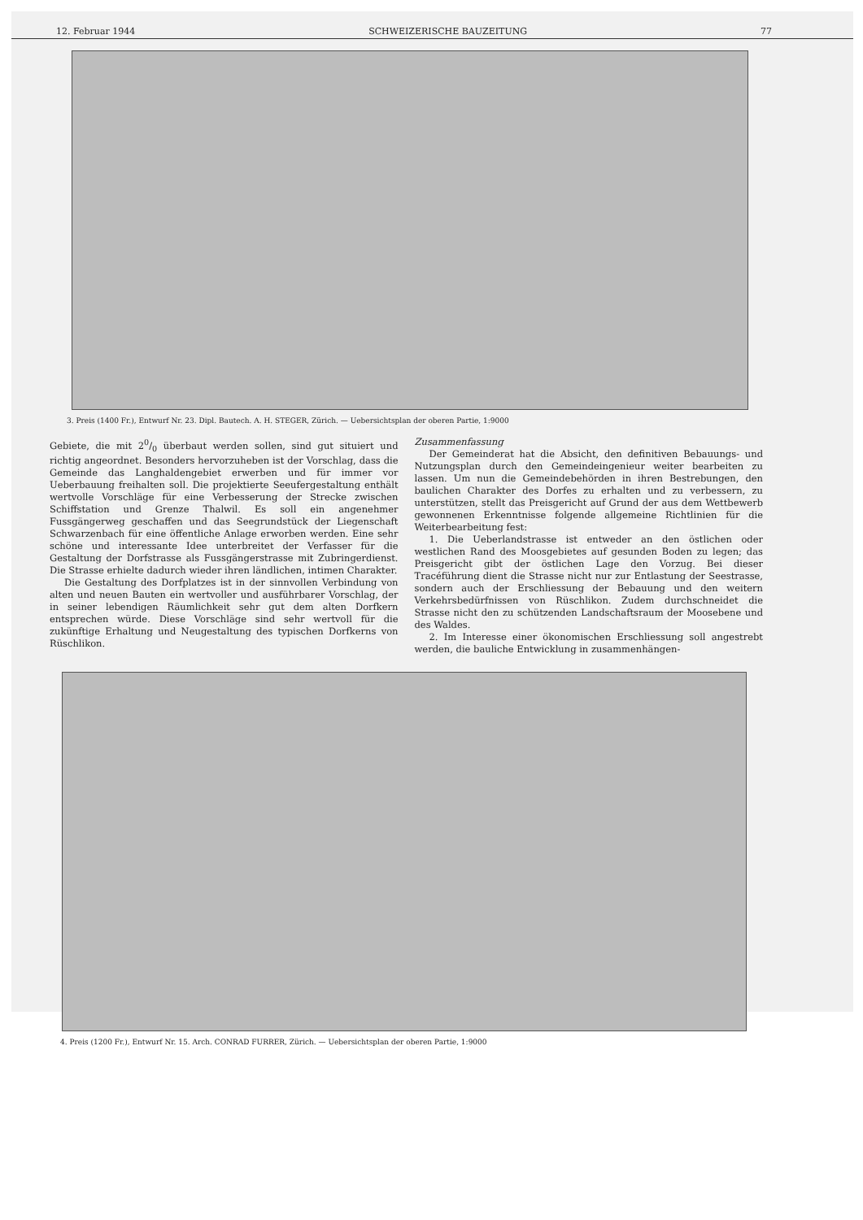12. Februar 1944 SCHWEIZERISCHE BAUZEITUNG 77
3. Preis (1400 Fr.), Entwurf Nr. 23. Dipl. Bautech. A. H. STEGER, Zürich. — Uebersichtsplan der oberen Partie, 1:9000
Gebiete, die mit 20/0 überbaut werden sollen, sind gut situiert und richtig angeordnet. Besonders hervorzuheben ist der Vorschlag, dass die Gemeinde das Langhaldengebiet erwerben und für immer vor Ueberbauung freihalten soll. Die projektierte Seeufergestaltung enthält wertvolle Vorschläge für eine Verbesserung der Strecke zwischen Schiffstation und Grenze Thalwil. Es soll ein angenehmer Fussgängerweg geschaffen und das Seegrundstück der Liegenschaft Schwarzenbach für eine öffentliche Anlage erworben werden. Eine sehr schöne und interessante Idee unterbreitet der Verfasser für die Gestaltung der Dorfstrasse als Fussgängerstrasse mit Zubringerdienst. Die Strasse erhielte dadurch wieder ihren ländlichen, intimen Charakter.
Die Gestaltung des Dorfplatzes ist in der sinnvollen Verbindung von alten und neuen Bauten ein wertvoller und ausführbarer Vorschlag, der in seiner lebendigen Räumlichkeit sehr gut dem alten Dorfkern entsprechen würde. Diese Vorschläge sind sehr wertvoll für die zukünftige Erhaltung und Neugestaltung des typischen Dorfkerns von Rüschlikon.
Zusammenfassung
Der Gemeinderat hat die Absicht, den definitiven Bebauungs- und Nutzungsplan durch den Gemeindeingenieur weiter bearbeiten zu lassen. Um nun die Gemeindebehörden in ihren Bestrebungen, den baulichen Charakter des Dorfes zu erhalten und zu verbessern, zu unterstützen, stellt das Preisgericht auf Grund der aus dem Wettbewerb gewonnenen Erkenntnisse folgende allgemeine Richtlinien für die Weiterbearbeitung fest:
1. Die Ueberlandstrasse ist entweder an den östlichen oder westlichen Rand des Moosgebietes auf gesunden Boden zu legen; das Preisgericht gibt der östlichen Lage den Vorzug. Bei dieser Tracéführung dient die Strasse nicht nur zur Entlastung der Seestrasse, sondern auch der Erschliessung der Bebauung und den weitern Verkehrsbedürfnissen von Rüschlikon. Zudem durchschneidet die Strasse nicht den zu schützenden Landschaftsraum der Moosebene und des Waldes.
2. Im Interesse einer ökonomischen Erschliessung soll angestrebt werden, die bauliche Entwicklung in zusammenhängen-
4. Preis (1200 Fr.), Entwurf Nr. 15. Arch. CONRAD FURRER, Zürich. — Uebersichtsplan der oberen Partie, 1:9000